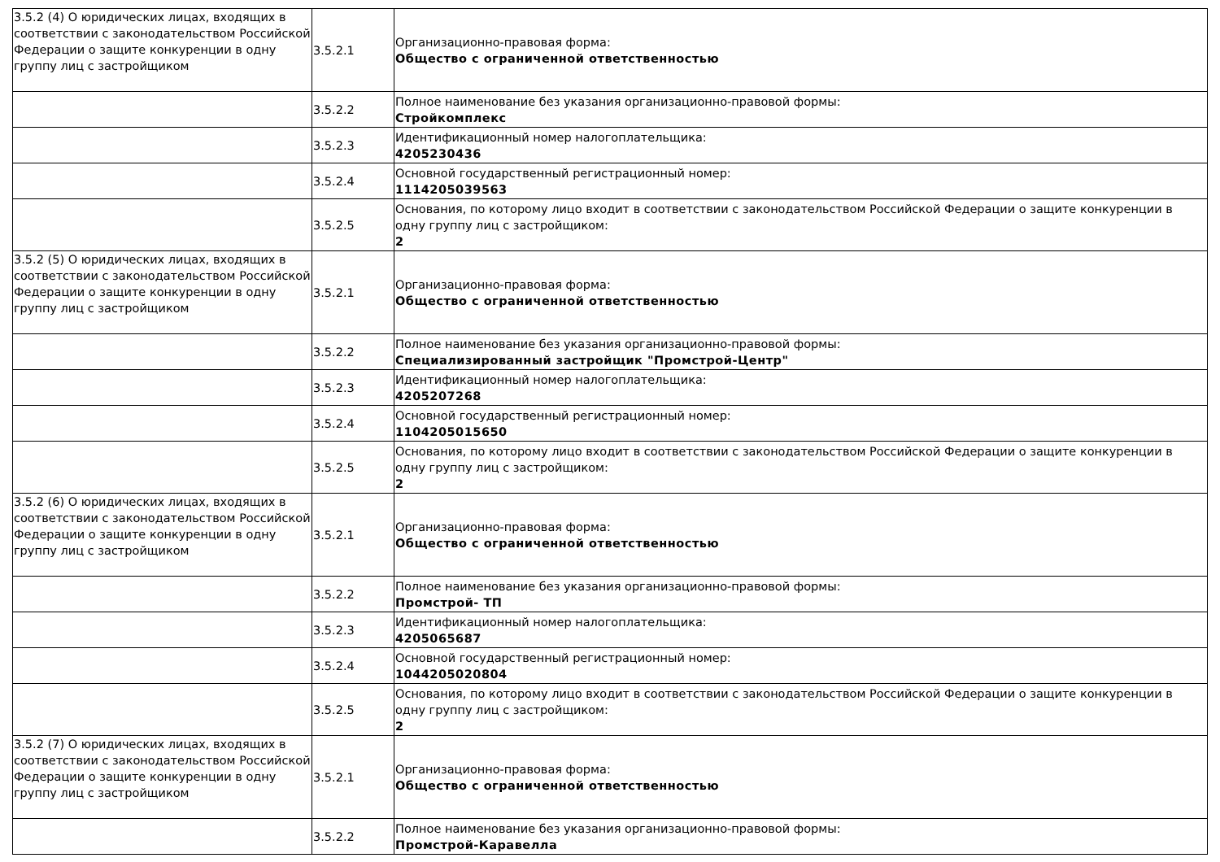| 3.5.2 (4) О юридических лицах, входящих в соответствии с законодательством Российской Федерации о защите конкуренции в одну группу лиц с застройщиком | 3.5.2.1 | Организационно-правовая форма: Общество с ограниченной ответственностью |
| | 3.5.2.2 | Полное наименование без указания организационно-правовой формы: Стройкомплекс |
| | 3.5.2.3 | Идентификационный номер налогоплательщика: 4205230436 |
| | 3.5.2.4 | Основной государственный регистрационный номер: 1114205039563 |
| | 3.5.2.5 | Основания, по которому лицо входит в соответствии с законодательством Российской Федерации о защите конкуренции в одну группу лиц с застройщиком: 2 |
| 3.5.2 (5) О юридических лицах, входящих в соответствии с законодательством Российской Федерации о защите конкуренции в одну группу лиц с застройщиком | 3.5.2.1 | Организационно-правовая форма: Общество с ограниченной ответственностью |
| | 3.5.2.2 | Полное наименование без указания организационно-правовой формы: Специализированный застройщик "Промстрой-Центр" |
| | 3.5.2.3 | Идентификационный номер налогоплательщика: 4205207268 |
| | 3.5.2.4 | Основной государственный регистрационный номер: 1104205015650 |
| | 3.5.2.5 | Основания, по которому лицо входит в соответствии с законодательством Российской Федерации о защите конкуренции в одну группу лиц с застройщиком: 2 |
| 3.5.2 (6) О юридических лицах, входящих в соответствии с законодательством Российской Федерации о защите конкуренции в одну группу лиц с застройщиком | 3.5.2.1 | Организационно-правовая форма: Общество с ограниченной ответственностью |
| | 3.5.2.2 | Полное наименование без указания организационно-правовой формы: Промстрой- ТП |
| | 3.5.2.3 | Идентификационный номер налогоплательщика: 4205065687 |
| | 3.5.2.4 | Основной государственный регистрационный номер: 1044205020804 |
| | 3.5.2.5 | Основания, по которому лицо входит в соответствии с законодательством Российской Федерации о защите конкуренции в одну группу лиц с застройщиком: 2 |
| 3.5.2 (7) О юридических лицах, входящих в соответствии с законодательством Российской Федерации о защите конкуренции в одну группу лиц с застройщиком | 3.5.2.1 | Организационно-правовая форма: Общество с ограниченной ответственностью |
| | 3.5.2.2 | Полное наименование без указания организационно-правовой формы: Промстрой-Каравелла |